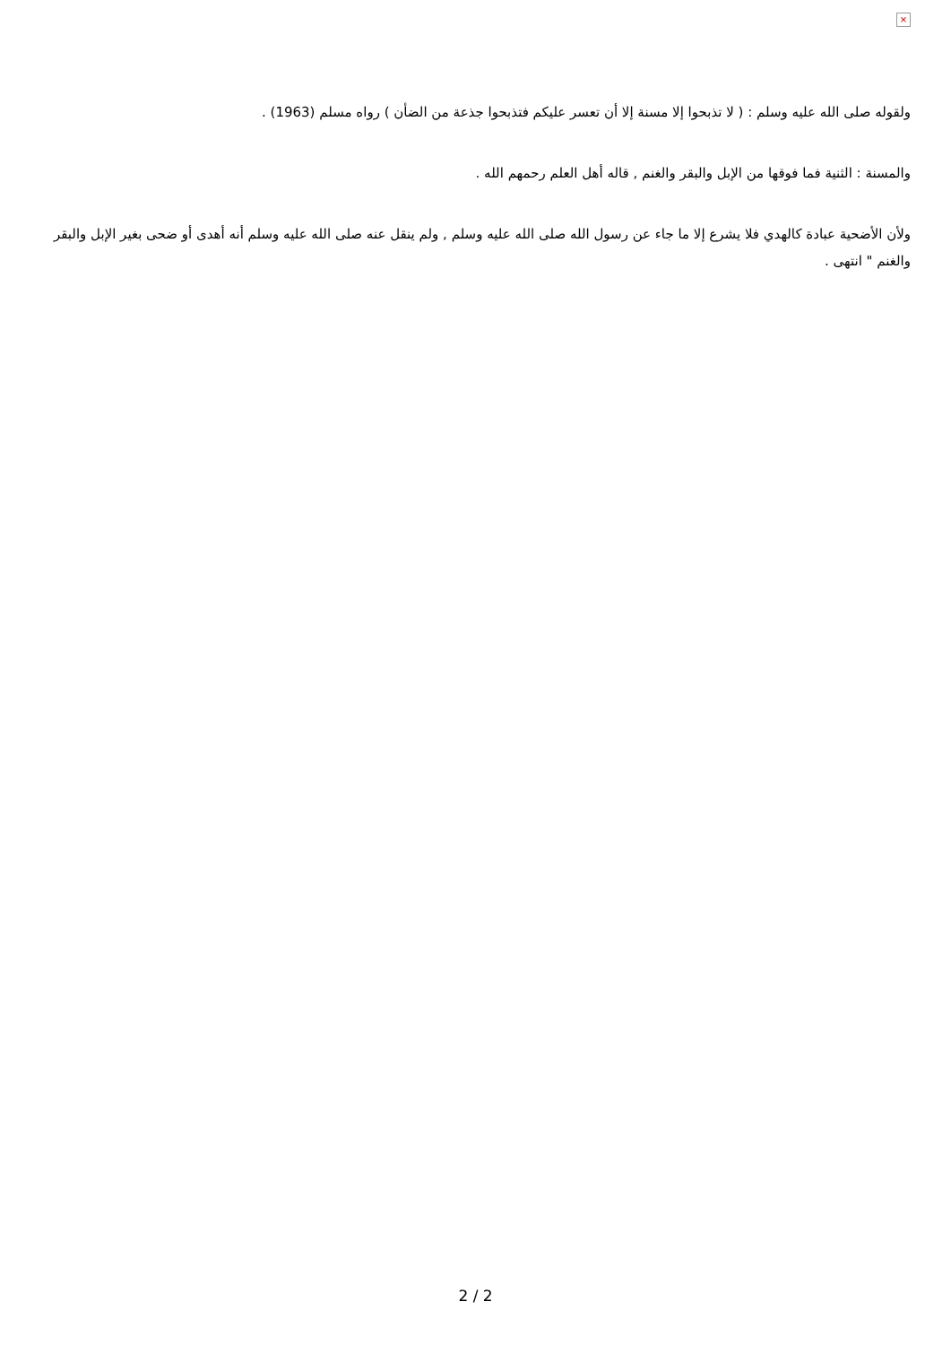×
ولقوله صلى الله عليه وسلم : ( لا تذبحوا إلا مسنة إلا أن تعسر عليكم فتذبحوا جذعة من الضأن ) رواه مسلم (1963) .
والمسنة : الثنية فما فوقها من الإبل والبقر والغنم , قاله أهل العلم رحمهم الله .
ولأن الأضحية عبادة كالهدي فلا يشرع إلا ما جاء عن رسول الله صلى الله عليه وسلم , ولم ينقل عنه صلى الله عليه وسلم أنه أهدى أو ضحى بغير الإبل والبقر والغنم " انتهى .
2 / 2